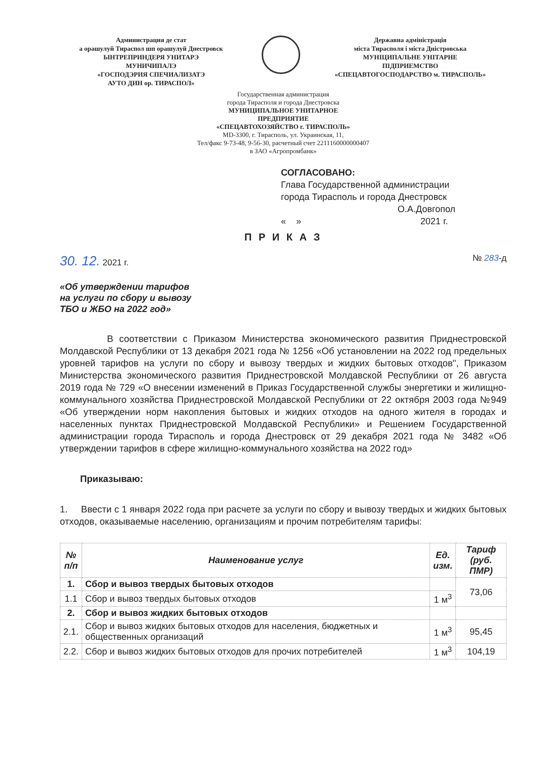Администрация де стат
а орашулуй Тираспол шп орашулуй Днестровск
ЫНТРЕПРИНДЕРЯ УНИТАРЭ
МУНИЧИПАЛЭ
«ГОСПОДЭРИЯ СПЕЧИАЛИЗАТЭ
АУТО ДИН ор. ТИРАСПОЛ»
Державна адміністрація
міста Тирасполя і міста Дністровська
МУНІЦИПАЛЬНЕ УНІТАРНЕ
ПІДПРИЕМСТВО
«СПЕЦАВТОГОСПОДАРСТВО м. ТИРАСПОЛЬ»
Государственная администрация
города Тирасполя и города Днестровска
МУНИЦИПАЛЬНОЕ УНИТАРНОЕ
ПРЕДПРИЯТИЕ
«СПЕЦАВТОХОЗЯЙСТВО г. ТИРАСПОЛЬ»
MD-3300, г. Тирасполь, ул. Украинская, 11,
Тел/факс 9-73-48, 9-56-30, расчетный счет 2211160000000407
в ЗАО «Агропромбанк»
СОГЛАСОВАНО:
Глава Государственной администрации
города Тирасполь и города Днестровск
О.А.Довгопол
« » 2021 г.
П Р И К А З
30. 12. 2021 г. № 283-д
«Об утверждении тарифов
на услуги по сбору и вывозу
ТБО и ЖБО на 2022 год»
В соответствии с Приказом Министерства экономического развития Приднестровской Молдавской Республики от 13 декабря 2021 года № 1256 «Об установлении на 2022 год предельных уровней тарифов на услуги по сбору и вывозу твердых и жидких бытовых отходов", Приказом Министерства экономического развития Приднестровской Молдавской Республики от 26 августа 2019 года № 729 «О внесении изменений в Приказ Государственной службы энергетики и жилищно-коммунального хозяйства Приднестровской Молдавской Республики от 22 октября 2003 года №949 «Об утверждении норм накопления бытовых и жидких отходов на одного жителя в городах и населенных пунктах Приднестровской Молдавской Республики» и Решением Государственной администрации города Тирасполь и города Днестровск от 29 декабря 2021 года № 3482 «Об утверждении тарифов в сфере жилищно-коммунального хозяйства на 2022 год»
Приказываю:
1. Ввести с 1 января 2022 года при расчете за услуги по сбору и вывозу твердых и жидких бытовых отходов, оказываемые населению, организациям и прочим потребителям тарифы:
| № п/п | Наименование услуг | Ед. изм. | Тариф (руб. ПМР) |
| --- | --- | --- | --- |
| 1. | Сбор и вывоз твердых бытовых отходов | | 73,06 |
| 1.1 | Сбор и вывоз твердых бытовых отходов | 1 м<sup>3</sup> | |
| 2. | Сбор и вывоз жидких бытовых отходов | | |
| 2.1. | Сбор и вывоз жидких бытовых отходов для населения, бюджетных и общественных организаций | 1 м<sup>3</sup> | 95,45 |
| 2.2. | Сбор и вывоз жидких бытовых отходов для прочих потребителей | 1 м<sup>3</sup> | 104,19 |